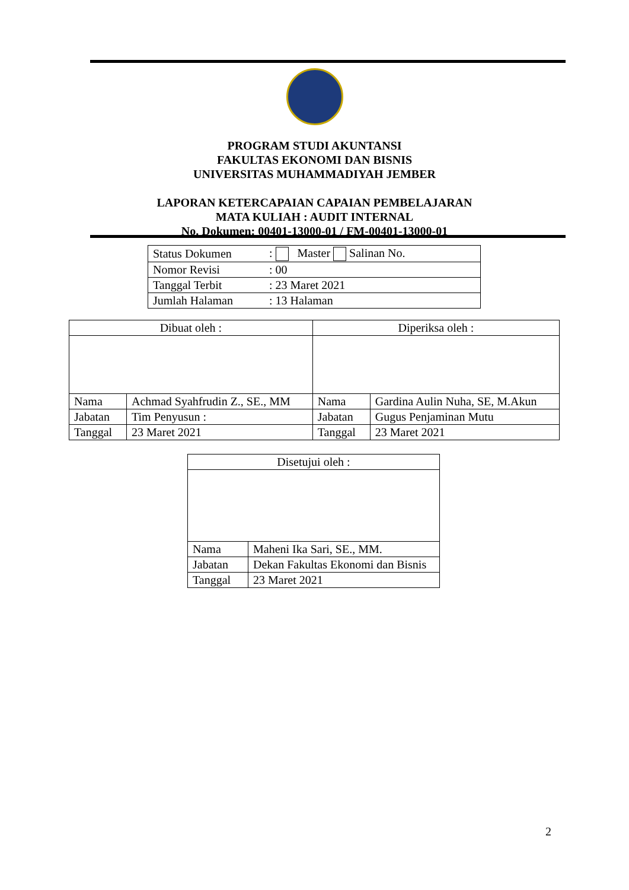PROGRAM STUDI AKUNTANSI
FAKULTAS EKONOMI DAN BISNIS
UNIVERSITAS MUHAMMADIYAH JEMBER
LAPORAN KETERCAPAIAN CAPAIAN PEMBELAJARAN
MATA KULIAH : AUDIT INTERNAL
No. Dokumen: 00401-13000-01 / FM-00401-13000-01
| Status Dokumen | : Master Salinan No. |
| Nomor Revisi | : 00 |
| Tanggal Terbit | : 23 Maret 2021 |
| Jumlah Halaman | : 13 Halaman |
| Dibuat oleh : | | Diperiksa oleh : | |
| Nama | Achmad Syahfrudin Z., SE., MM | Nama | Gardina Aulin Nuha, SE, M.Akun |
| Jabatan | Tim Penyusun : | Jabatan | Gugus Penjaminan Mutu |
| Tanggal | 23 Maret 2021 | Tanggal | 23 Maret 2021 |
| Disetujui oleh : | |
| Nama | Maheni Ika Sari, SE., MM. |
| Jabatan | Dekan Fakultas Ekonomi dan Bisnis |
| Tanggal | 23 Maret 2021 |
2